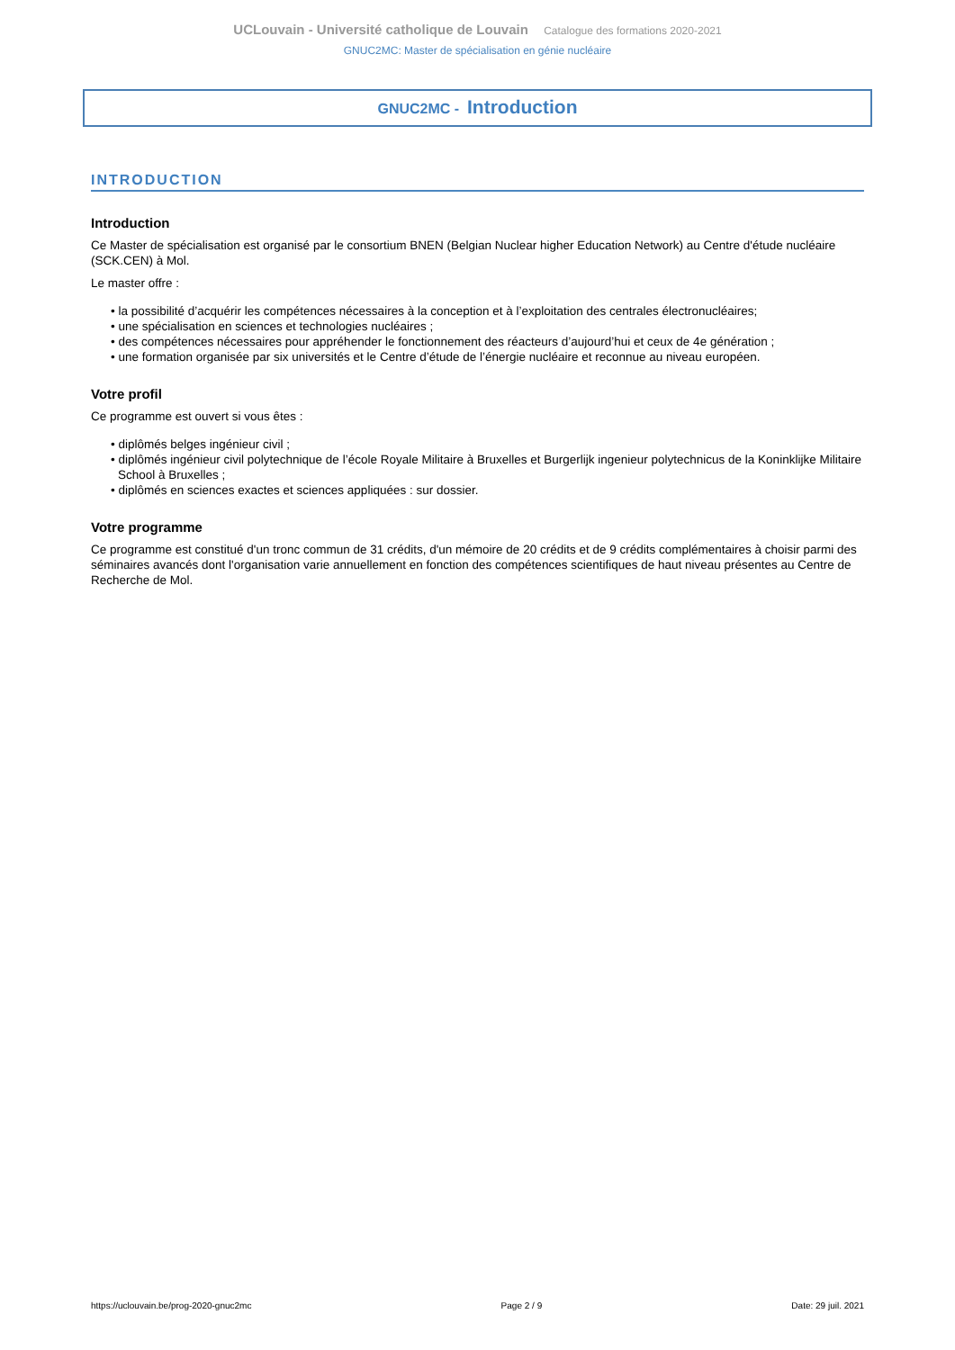UCLouvain - Université catholique de Louvain Catalogue des formations 2020-2021
GNUC2MC: Master de spécialisation en génie nucléaire
GNUC2MC - Introduction
INTRODUCTION
Introduction
Ce Master de spécialisation est organisé par le consortium BNEN (Belgian Nuclear higher Education Network) au Centre d'étude nucléaire (SCK.CEN) à Mol.
Le master offre :
• la possibilité d’acquérir les compétences nécessaires à la conception et à l’exploitation des centrales électronucléaires;
• une spécialisation en sciences et technologies nucléaires ;
• des compétences nécessaires pour appréhender le fonctionnement des réacteurs d’aujourd’hui et ceux de 4e génération ;
• une formation organisée par six universités et le Centre d’étude de l’énergie nucléaire et reconnue au niveau européen.
Votre profil
Ce programme est ouvert si vous êtes :
• diplômés belges ingénieur civil ;
• diplômés ingénieur civil polytechnique de l’école Royale Militaire à Bruxelles et Burgerlijk ingenieur polytechnicus de la Koninklijke Militaire School à Bruxelles ;
• diplômés en sciences exactes et sciences appliquées : sur dossier.
Votre programme
Ce programme est constitué d'un tronc commun de 31 crédits, d'un mémoire de 20 crédits et de 9 crédits complémentaires à choisir parmi des séminaires avancés dont l'organisation varie annuellement en fonction des compétences scientifiques de haut niveau présentes au Centre de Recherche de Mol.
https://uclouvain.be/prog-2020-gnuc2mc Page 2 / 9 Date: 29 juil. 2021